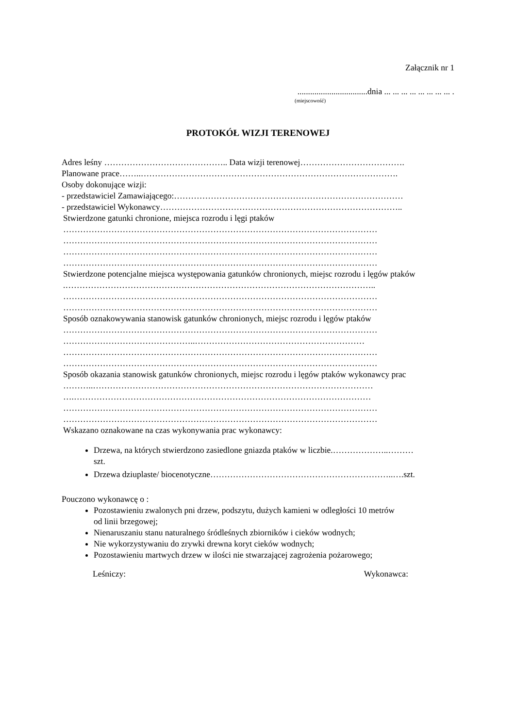Załącznik nr 1
.................................dnia ... ... ... ... ... ... ... ... .
(miejscowość)
PROTOKÓŁ WIZJI TERENOWEJ
Adres leśny …………………………………….. Data wizji terenowej……………………………….
Planowane prace……..……………………………………………………………………………….
Osoby dokonujące wizji:
- przedstawiciel Zamawiającego:………………………………………………………………………
- przedstawiciel Wykonawcy…………………………………………………………………………..
Stwierdzone gatunki chronione, miejsca rozrodu i lęgi ptaków
…………………………………………………………………………………………………
…………………………………………………………………………………………………
…………………………………………………………………………………………………
…………………………………………………………………………………………………
Stwierdzone potencjalne miejsca występowania gatunków chronionych, miejsc rozrodu i lęgów ptaków
.………………………………………………………………………………………………..
…………………………………………………………………………………………………
…………………………………………………………………………………………………
Sposób oznakowywania stanowisk gatunków chronionych, miejsc rozrodu i lęgów ptaków
…………………………………………………………………………………………………
………………………………………..……………………………………………………
…………………………………………………………………………………………………
…………………………………………………………………………………………………
Sposób okazania stanowisk gatunków chronionych, miejsc rozrodu i lęgów ptaków wykonawcy prac
………..………………………………………………………………………………………
….……………………………………………………………………………………………
…………………………………………………………………………………………………
…………………………………………………………………………………………………
Wskazano oznakowane na czas wykonywania prac wykonawcy:
Drzewa, na których stwierdzono zasiedlone gniazda ptaków w liczbie.………………..………
szt.
Drzewa dziuplaste/ biocenotyczne………………………………………………………..….szt.
Pouczono wykonawcę o :
Pozostawieniu zwalonych pni drzew, podszytu, dużych kamieni w odległości 10 metrów
od linii brzegowej;
Nienaruszaniu stanu naturalnego śródleśnych zbiorników i cieków wodnych;
Nie wykorzystywaniu do zrywki drewna koryt cieków wodnych;
Pozostawieniu martwych drzew w ilości nie stwarzającej zagrożenia pożarowego;
Leśniczy: Wykonawca: